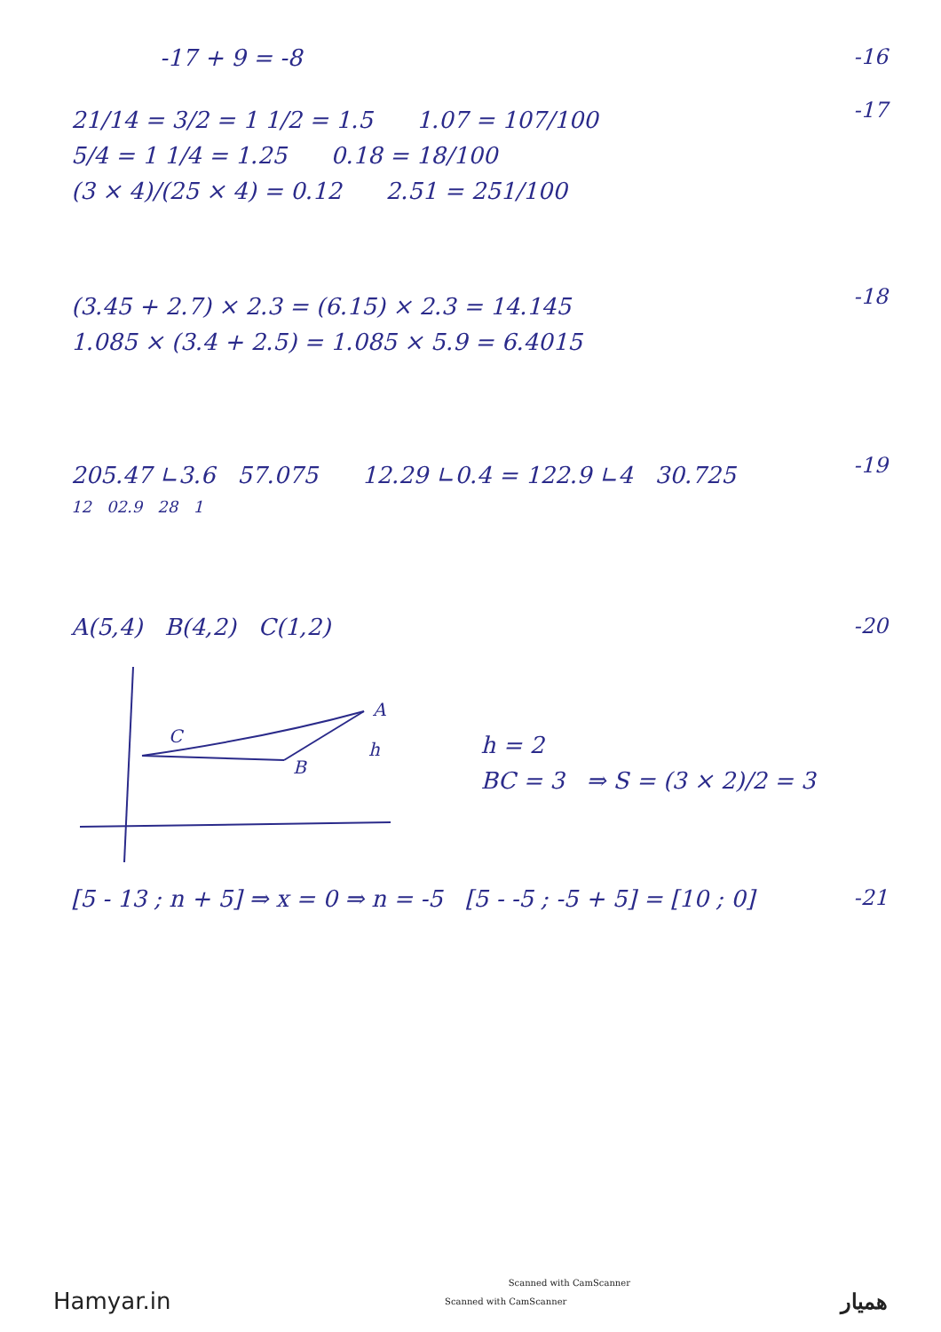-17 + 9 = -8 -16
21/14 = 3/2 = 1 1/2 = 1.5 1.07 = 107/100
5/4 = 1 1/4 = 1.25 0.18 = 18/100
(3 × 4)/(25 × 4) = 0.12 2.51 = 251/100
-17
(3.45 + 2.7) × 2.3 = (6.15) × 2.3 = 14.145
1.085 × (3.4 + 2.5) = 1.085 × 5.9 = 6.4015
-18
205.47 ∟3.6 57.075 12.29 ∟0.4 = 122.9 ∟4 30.725
12 02.9 28 1
-19
A(5,4) B(4,2) C(1,2) -20
A
B
C
h
h = 2
BC = 3 ⇒ S = (3 × 2)/2 = 3
[5 - 13 ; n + 5] ⇒ x = 0 ⇒ n = -5 [5 - -5 ; -5 + 5] = [10 ; 0]
-21
Scanned with CamScanner
Hamyar.in Scanned with CamScanner همیار